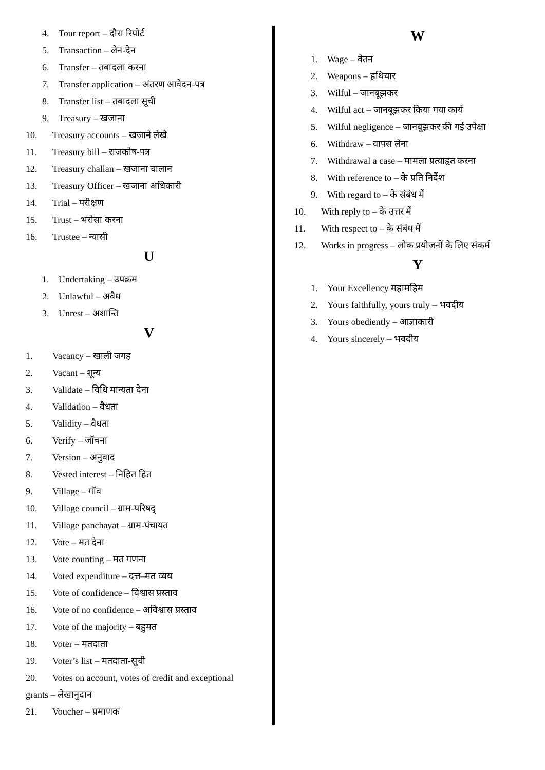4. Tour report – दौरा रिपोर्ट
5. Transaction – लेन-देन
6. Transfer – तबादला करना
7. Transfer application – अंतरण आवेदन-पत्र
8. Transfer list – तबादला सूची
9. Treasury – खजाना
10. Treasury accounts – खजाने लेखे
11. Treasury bill – राजकोष-पत्र
12. Treasury challan – खजाना चालान
13. Treasury Officer – खजाना अधिकारी
14. Trial – परीक्षण
15. Trust – भरोसा करना
16. Trustee – न्यासी
U
1. Undertaking – उपक्रम
2. Unlawful – अवैध
3. Unrest – अशान्ति
V
1. Vacancy – खाली जगह
2. Vacant – शून्य
3. Validate – विधि मान्यता देना
4. Validation – वैधता
5. Validity – वैधता
6. Verify – जॉचना
7. Version – अनुवाद
8. Vested interest – निहित हित
9. Village – गॉव
10. Village council – ग्राम-परिषद्
11. Village panchayat – ग्राम-पंचायत
12. Vote – मत देना
13. Vote counting – मत गणना
14. Voted expenditure – दत्त–मत व्यय
15. Vote of confidence – विश्वास प्रस्ताव
16. Vote of no confidence – अविश्वास प्रस्ताव
17. Vote of the majority – बहुमत
18. Voter – मतदाता
19. Voter’s list – मतदाता-सूची
20. Votes on account, votes of credit and exceptional
grants – लेखानुदान
21. Voucher – प्रमाणक
W
1. Wage – वेतन
2. Weapons – हथियार
3. Wilful – जानबूझकर
4. Wilful act – जानबूझकर किया गया कार्य
5. Wilful negligence – जानबूझकर की गई उपेक्षा
6. Withdraw – वापस लेना
7. Withdrawal a case – मामला प्रत्याहृत करना
8. With reference to – के प्रति निर्देश
9. With regard to – के संबंध में
10. With reply to – के उत्तर में
11. With respect to – के संबंध में
12. Works in progress – लोक प्रयोजनों के लिए संकर्म
Y
1. Your Excellency महामहिम
2. Yours faithfully, yours truly – भवदीय
3. Yours obediently – आज्ञाकारी
4. Yours sincerely – भवदीय